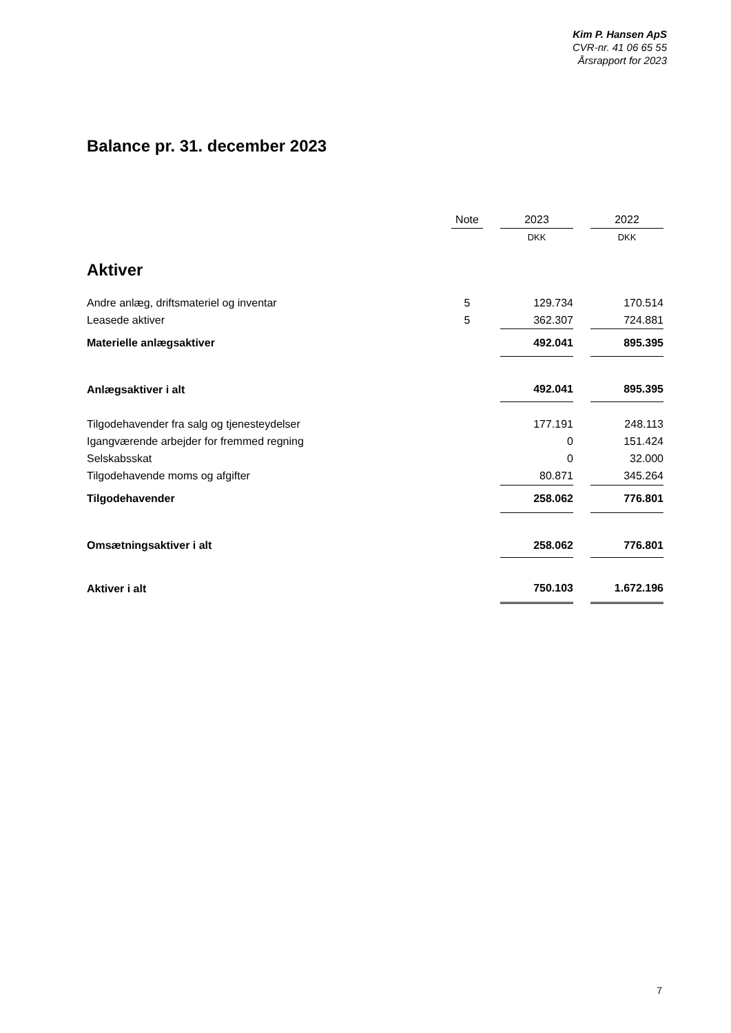Kim P. Hansen ApS
CVR-nr. 41 06 65 55
Årsrapport for 2023
Balance pr. 31. december 2023
| | Note | | 2023 | | 2022 |
| | | | DKK | | DKK |
| Aktiver | | | | | |
| Andre anlæg, driftsmateriel og inventar | 5 | | 129.734 | | 170.514 |
| Leasede aktiver | 5 | | 362.307 | | 724.881 |
| Materielle anlægsaktiver | | | 492.041 | | 895.395 |
| Anlægsaktiver i alt | | | 492.041 | | 895.395 |
| Tilgodehavender fra salg og tjenesteydelser | | | 177.191 | | 248.113 |
| Igangværende arbejder for fremmed regning | | | 0 | | 151.424 |
| Selskabsskat | | | 0 | | 32.000 |
| Tilgodehavende moms og afgifter | | | 80.871 | | 345.264 |
| Tilgodehavender | | | 258.062 | | 776.801 |
| Omsætningsaktiver i alt | | | 258.062 | | 776.801 |
| Aktiver i alt | | | 750.103 | | 1.672.196 |
7